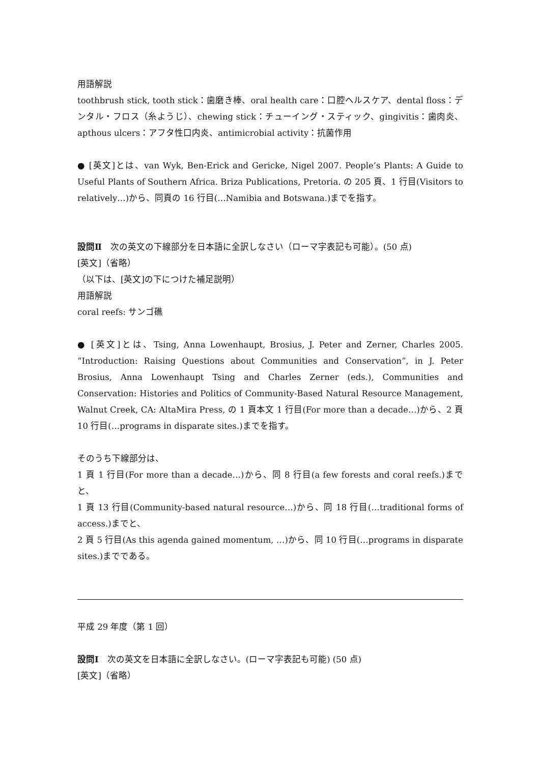用語解説
toothbrush stick, tooth stick：歯磨き棒、oral health care：口腔ヘルスケア、dental floss：デンタル・フロス（糸ようじ）、chewing stick：チューイング・スティック、gingivitis：歯肉炎、apthous ulcers：アフタ性口内炎、antimicrobial activity：抗菌作用
● [英文]とは、van Wyk, Ben-Erick and Gericke, Nigel 2007. People’s Plants: A Guide to Useful Plants of Southern Africa. Briza Publications, Pretoria. の 205 頁、1 行目(Visitors to relatively…)から、同頁の 16 行目(…Namibia and Botswana.)までを指す。
設問Ⅱ　次の英文の下線部分を日本語に全訳しなさい（ローマ字表記も可能）。(50 点)
[英文]（省略）
（以下は、[英文]の下につけた補足説明）
用語解説
coral reefs: サンゴ礁
● [英文]とは、Tsing, Anna Lowenhaupt, Brosius, J. Peter and Zerner, Charles 2005. “Introduction: Raising Questions about Communities and Conservation”, in J. Peter Brosius, Anna Lowenhaupt Tsing and Charles Zerner (eds.), Communities and Conservation: Histories and Politics of Community-Based Natural Resource Management, Walnut Creek, CA: AltaMira Press, の 1 頁本文 1 行目(For more than a decade…)から、2 頁 10 行目(…programs in disparate sites.)までを指す。
そのうち下線部分は、
1 頁 1 行目(For more than a decade…)から、同 8 行目(a few forests and coral reefs.)までと、
1 頁 13 行目(Community-based natural resource…)から、同 18 行目(…traditional forms of access.)までと、
2 頁 5 行目(As this agenda gained momentum, …)から、同 10 行目(…programs in disparate sites.)までである。
平成 29 年度（第 1 回）
設問Ⅰ　次の英文を日本語に全訳しなさい。(ローマ字表記も可能) (50 点)
[英文]（省略）